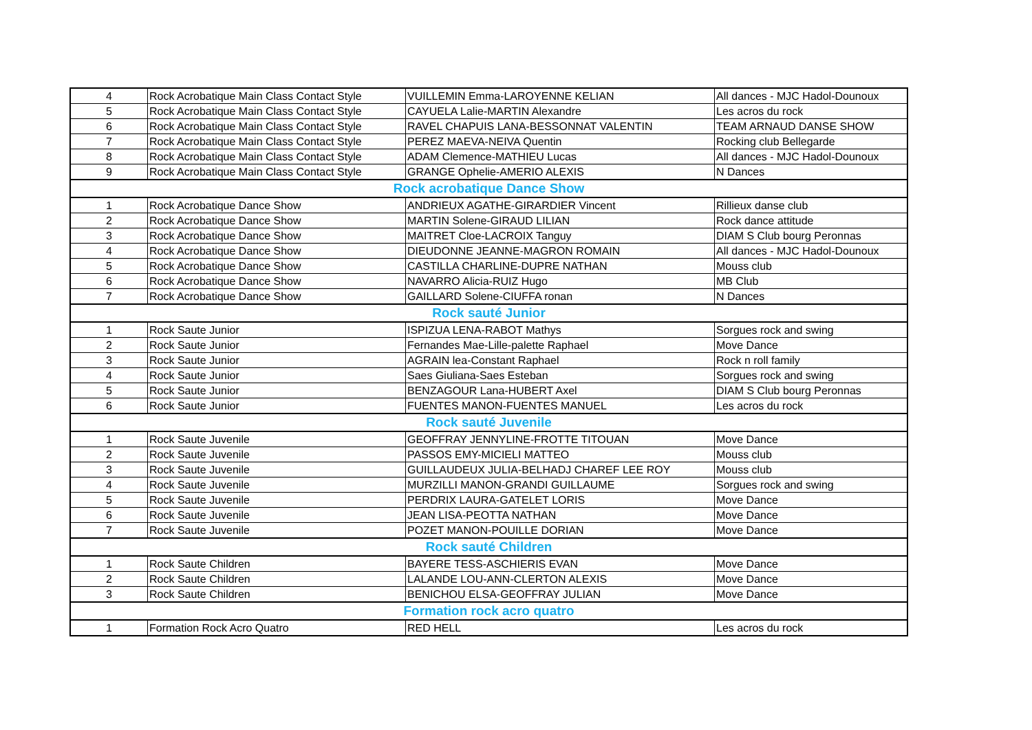| 4 | Rock Acrobatique Main Class Contact Style | VUILLEMIN Emma-LAROYENNE KELIAN | All dances - MJC Hadol-Dounoux |
| 5 | Rock Acrobatique Main Class Contact Style | CAYUELA Lalie-MARTIN Alexandre | Les acros du rock |
| 6 | Rock Acrobatique Main Class Contact Style | RAVEL CHAPUIS LANA-BESSONNAT VALENTIN | TEAM ARNAUD DANSE SHOW |
| 7 | Rock Acrobatique Main Class Contact Style | PEREZ MAEVA-NEIVA Quentin | Rocking club Bellegarde |
| 8 | Rock Acrobatique Main Class Contact Style | ADAM Clemence-MATHIEU Lucas | All dances - MJC Hadol-Dounoux |
| 9 | Rock Acrobatique Main Class Contact Style | GRANGE Ophelie-AMERIO ALEXIS | N Dances |
| Rock acrobatique Dance Show | | | |
| 1 | Rock Acrobatique Dance Show | ANDRIEUX AGATHE-GIRARDIER Vincent | Rillieux danse club |
| 2 | Rock Acrobatique Dance Show | MARTIN Solene-GIRAUD LILIAN | Rock dance attitude |
| 3 | Rock Acrobatique Dance Show | MAITRET Cloe-LACROIX Tanguy | DIAM S Club bourg Peronnas |
| 4 | Rock Acrobatique Dance Show | DIEUDONNE JEANNE-MAGRON ROMAIN | All dances - MJC Hadol-Dounoux |
| 5 | Rock Acrobatique Dance Show | CASTILLA CHARLINE-DUPRE NATHAN | Mouss club |
| 6 | Rock Acrobatique Dance Show | NAVARRO Alicia-RUIZ Hugo | MB Club |
| 7 | Rock Acrobatique Dance Show | GAILLARD Solene-CIUFFA ronan | N Dances |
| Rock sauté Junior | | | |
| 1 | Rock Saute Junior | ISPIZUA LENA-RABOT Mathys | Sorgues rock and swing |
| 2 | Rock Saute Junior | Fernandes Mae-Lille-palette Raphael | Move Dance |
| 3 | Rock Saute Junior | AGRAIN lea-Constant Raphael | Rock n roll family |
| 4 | Rock Saute Junior | Saes Giuliana-Saes Esteban | Sorgues rock and swing |
| 5 | Rock Saute Junior | BENZAGOUR Lana-HUBERT Axel | DIAM S Club bourg Peronnas |
| 6 | Rock Saute Junior | FUENTES MANON-FUENTES MANUEL | Les acros du rock |
| Rock sauté Juvenile | | | |
| 1 | Rock Saute Juvenile | GEOFFRAY JENNYLINE-FROTTE TITOUAN | Move Dance |
| 2 | Rock Saute Juvenile | PASSOS EMY-MICIELI MATTEO | Mouss club |
| 3 | Rock Saute Juvenile | GUILLAUDEUX JULIA-BELHADJ CHAREF LEE ROY | Mouss club |
| 4 | Rock Saute Juvenile | MURZILLI MANON-GRANDI GUILLAUME | Sorgues rock and swing |
| 5 | Rock Saute Juvenile | PERDRIX LAURA-GATELET LORIS | Move Dance |
| 6 | Rock Saute Juvenile | JEAN LISA-PEOTTA NATHAN | Move Dance |
| 7 | Rock Saute Juvenile | POZET MANON-POUILLE DORIAN | Move Dance |
| Rock sauté Children | | | |
| 1 | Rock Saute Children | BAYERE TESS-ASCHIERIS EVAN | Move Dance |
| 2 | Rock Saute Children | LALANDE LOU-ANN-CLERTON ALEXIS | Move Dance |
| 3 | Rock Saute Children | BENICHOU ELSA-GEOFFRAY JULIAN | Move Dance |
| Formation rock acro quatro | | | |
| 1 | Formation Rock Acro Quatro | RED HELL | Les acros du rock |